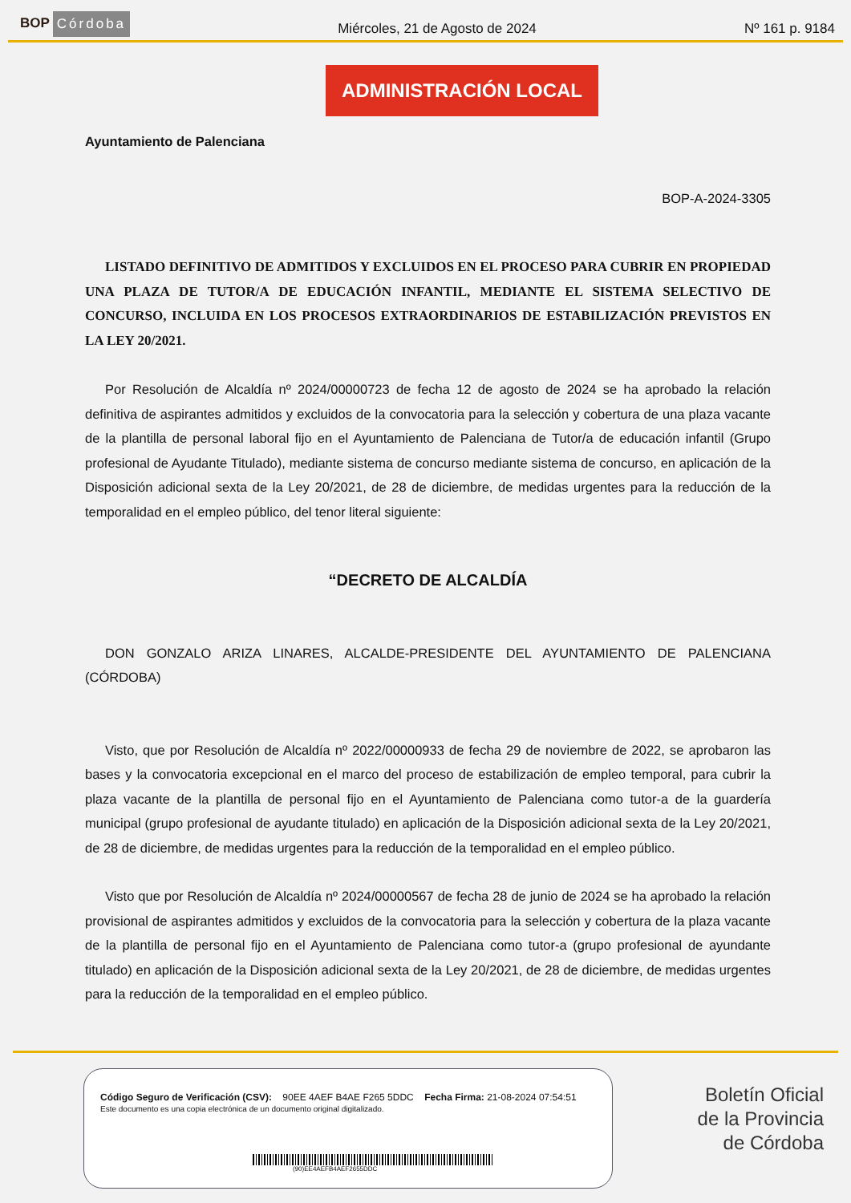BOP Córdoba
Miércoles, 21 de Agosto de 2024 Nº 161 p. 9184
ADMINISTRACIÓN LOCAL
Ayuntamiento de Palenciana
BOP-A-2024-3305
LISTADO DEFINITIVO DE ADMITIDOS Y EXCLUIDOS EN EL PROCESO PARA CUBRIR EN PROPIEDAD UNA PLAZA DE TUTOR/A DE EDUCACIÓN INFANTIL, MEDIANTE EL SISTEMA SELECTIVO DE CONCURSO, INCLUIDA EN LOS PROCESOS EXTRAORDINARIOS DE ESTABILIZACIÓN PREVISTOS EN LA LEY 20/2021.
Por Resolución de Alcaldía nº 2024/00000723 de fecha 12 de agosto de 2024 se ha aprobado la relación definitiva de aspirantes admitidos y excluidos de la convocatoria para la selección y cobertura de una plaza vacante de la plantilla de personal laboral fijo en el Ayuntamiento de Palenciana de Tutor/a de educación infantil (Grupo profesional de Ayudante Titulado), mediante sistema de concurso mediante sistema de concurso, en aplicación de la Disposición adicional sexta de la Ley 20/2021, de 28 de diciembre, de medidas urgentes para la reducción de la temporalidad en el empleo público, del tenor literal siguiente:
“DECRETO DE ALCALDÍA
DON GONZALO ARIZA LINARES, ALCALDE-PRESIDENTE DEL AYUNTAMIENTO DE PALENCIANA (CÓRDOBA)
Visto, que por Resolución de Alcaldía nº 2022/00000933 de fecha 29 de noviembre de 2022, se aprobaron las bases y la convocatoria excepcional en el marco del proceso de estabilización de empleo temporal, para cubrir la plaza vacante de la plantilla de personal fijo en el Ayuntamiento de Palenciana como tutor-a de la guardería municipal (grupo profesional de ayudante titulado) en aplicación de la Disposición adicional sexta de la Ley 20/2021, de 28 de diciembre, de medidas urgentes para la reducción de la temporalidad en el empleo público.
Visto que por Resolución de Alcaldía nº 2024/00000567 de fecha 28 de junio de 2024 se ha aprobado la relación provisional de aspirantes admitidos y excluidos de la convocatoria para la selección y cobertura de la plaza vacante de la plantilla de personal fijo en el Ayuntamiento de Palenciana como tutor-a (grupo profesional de ayundante titulado) en aplicación de la Disposición adicional sexta de la Ley 20/2021, de 28 de diciembre, de medidas urgentes para la reducción de la temporalidad en el empleo público.
Código Seguro de Verificación (CSV): 90EE 4AEF B4AE F265 5DDC Fecha Firma: 21-08-2024 07:54:51
Este documento es una copia electrónica de un documento original digitalizado.
(90)EE4AEFB4AEF2655DDC
Boletín Oficial
de la Provincia
de Córdoba